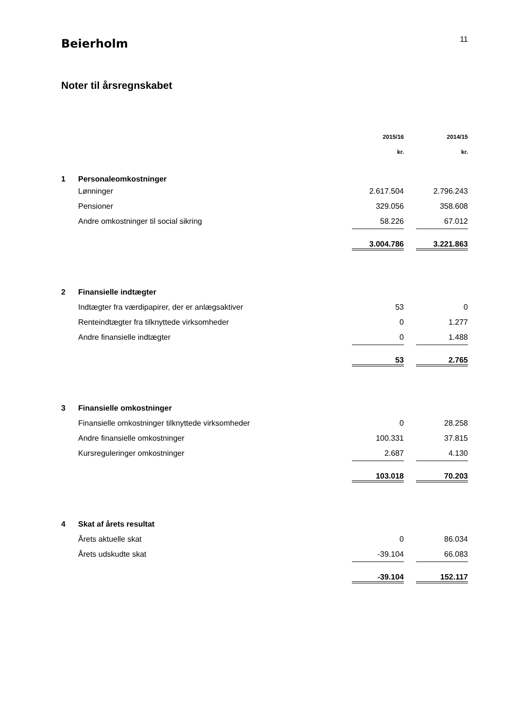Beierholm
11
Noter til årsregnskabet
| | | 2015/16 | | 2014/15 |
| --- | --- | --- | --- | --- |
| | | kr. | | kr. |
| 1 | Personaleomkostninger | | | |
| | Lønninger | 2.617.504 | | 2.796.243 |
| | Pensioner | 329.056 | | 358.608 |
| | Andre omkostninger til social sikring | 58.226 | | 67.012 |
| | | 3.004.786 | | 3.221.863 |
| 2 | Finansielle indtægter | | | |
| | Indtægter fra værdipapirer, der er anlægsaktiver | 53 | | 0 |
| | Renteindtægter fra tilknyttede virksomheder | 0 | | 1.277 |
| | Andre finansielle indtægter | 0 | | 1.488 |
| | | 53 | | 2.765 |
| 3 | Finansielle omkostninger | | | |
| | Finansielle omkostninger tilknyttede virksomheder | 0 | | 28.258 |
| | Andre finansielle omkostninger | 100.331 | | 37.815 |
| | Kursreguleringer omkostninger | 2.687 | | 4.130 |
| | | 103.018 | | 70.203 |
| 4 | Skat af årets resultat | | | |
| | Årets aktuelle skat | 0 | | 86.034 |
| | Årets udskudte skat | -39.104 | | 66.083 |
| | | -39.104 | | 152.117 |